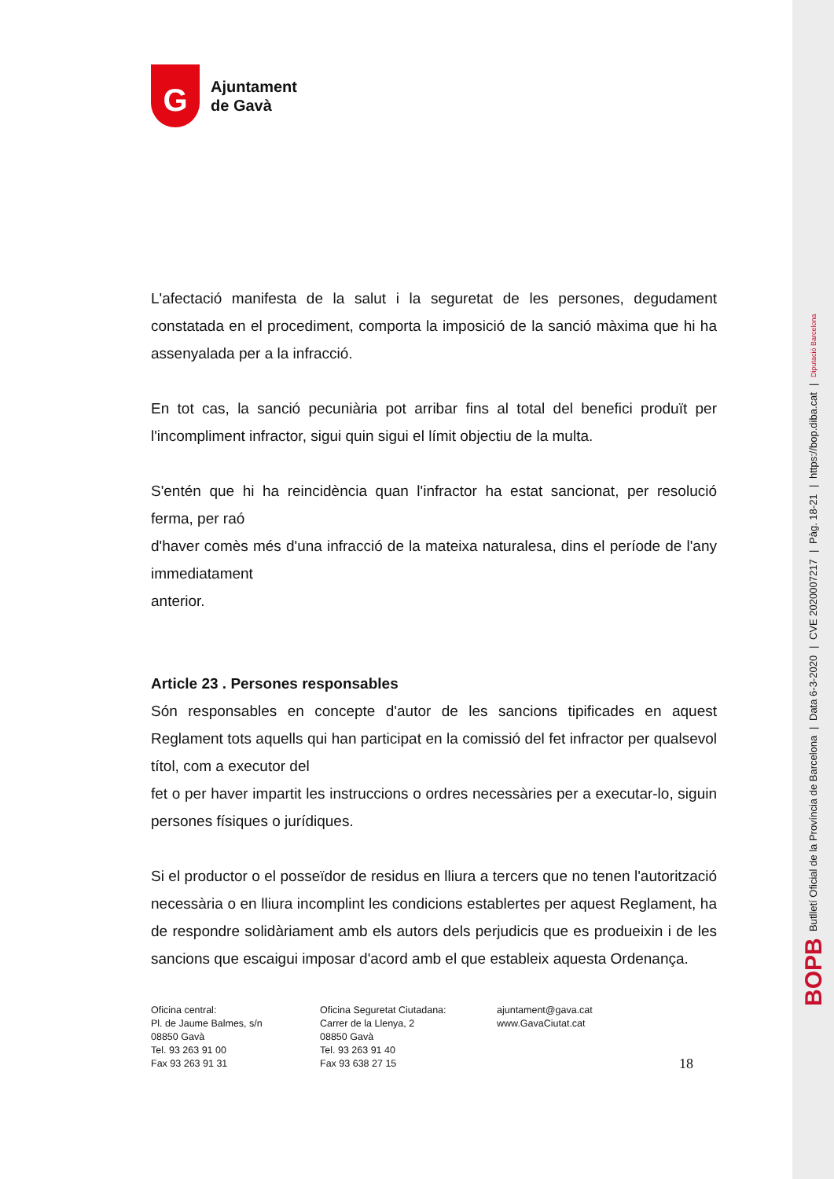BOPB Butlletí Oficial de la Província de Barcelona | Data 6-3-2020 | CVE 2020007217 | Pàg. 18-21 | https://bop.diba.cat | Diputació Barcelona
G
Ajuntament
de Gavà
L'afectació manifesta de la salut i la seguretat de les persones, degudament constatada en el procediment, comporta la imposició de la sanció màxima que hi ha assenyalada per a la infracció.
En tot cas, la sanció pecuniària pot arribar fins al total del benefici produït per l'incompliment infractor, sigui quin sigui el límit objectiu de la multa.
S'entén que hi ha reincidència quan l'infractor ha estat sancionat, per resolució ferma, per raó
d'haver comès més d'una infracció de la mateixa naturalesa, dins el període de l'any immediatament
anterior.
Article 23 . Persones responsables
Són responsables en concepte d'autor de les sancions tipificades en aquest Reglament tots aquells qui han participat en la comissió del fet infractor per qualsevol títol, com a executor del
fet o per haver impartit les instruccions o ordres necessàries per a executar-lo, siguin persones físiques o jurídiques.
Si el productor o el posseïdor de residus en lliura a tercers que no tenen l'autorització necessària o en lliura incomplint les condicions establertes per aquest Reglament, ha de respondre solidàriament amb els autors dels perjudicis que es produeixin i de les sancions que escaigui imposar d'acord amb el que estableix aquesta Ordenança.
Oficina central:
Pl. de Jaume Balmes, s/n
08850 Gavà
Tel. 93 263 91 00
Fax 93 263 91 31
Oficina Seguretat Ciutadana:
Carrer de la Llenya, 2
08850 Gavà
Tel. 93 263 91 40
Fax 93 638 27 15
ajuntament@gava.cat
www.GavaCiutat.cat
18